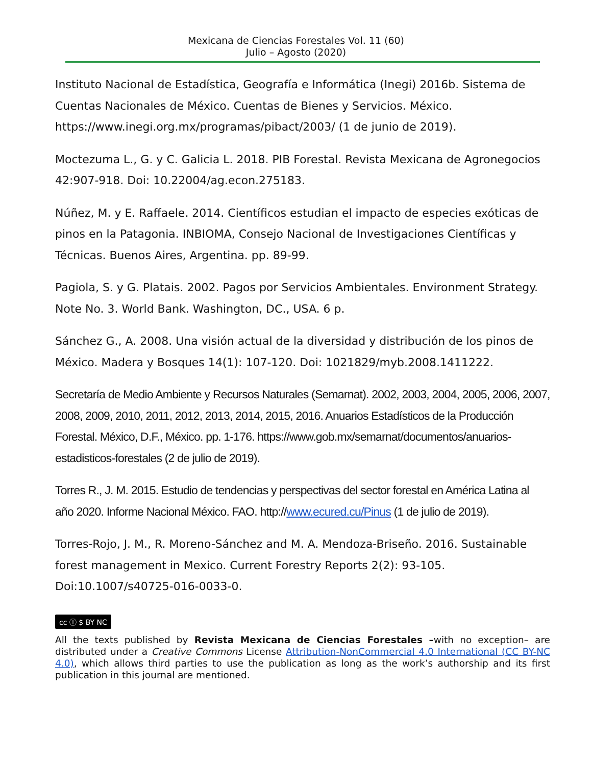Mexicana de Ciencias Forestales Vol. 11 (60)
Julio – Agosto (2020)
Instituto Nacional de Estadística, Geografía e Informática (Inegi) 2016b. Sistema de Cuentas Nacionales de México. Cuentas de Bienes y Servicios. México. https://www.inegi.org.mx/programas/pibact/2003/ (1 de junio de 2019).
Moctezuma L., G. y C. Galicia L. 2018. PIB Forestal. Revista Mexicana de Agronegocios 42:907-918. Doi: 10.22004/ag.econ.275183.
Núñez, M. y E. Raffaele. 2014. Científicos estudian el impacto de especies exóticas de pinos en la Patagonia. INBIOMA, Consejo Nacional de Investigaciones Científicas y Técnicas. Buenos Aires, Argentina. pp. 89-99.
Pagiola, S. y G. Platais. 2002. Pagos por Servicios Ambientales. Environment Strategy. Note No. 3. World Bank. Washington, DC., USA. 6 p.
Sánchez G., A. 2008. Una visión actual de la diversidad y distribución de los pinos de México. Madera y Bosques 14(1): 107-120. Doi: 1021829/myb.2008.1411222.
Secretaría de Medio Ambiente y Recursos Naturales (Semarnat). 2002, 2003, 2004, 2005, 2006, 2007, 2008, 2009, 2010, 2011, 2012, 2013, 2014, 2015, 2016. Anuarios Estadísticos de la Producción Forestal. México, D.F., México. pp. 1-176. https://www.gob.mx/semarnat/documentos/anuarios-estadisticos-forestales (2 de julio de 2019).
Torres R., J. M. 2015. Estudio de tendencias y perspectivas del sector forestal en América Latina al año 2020. Informe Nacional México. FAO. http://www.ecured.cu/Pinus (1 de julio de 2019).
Torres-Rojo, J. M., R. Moreno-Sánchez and M. A. Mendoza-Briseño. 2016. Sustainable forest management in Mexico. Current Forestry Reports 2(2): 93-105. Doi:10.1007/s40725-016-0033-0.
cc ⓘ $ BY NC
All the texts published by Revista Mexicana de Ciencias Forestales –with no exception– are distributed under a Creative Commons License Attribution-NonCommercial 4.0 International (CC BY-NC 4.0), which allows third parties to use the publication as long as the work’s authorship and its first publication in this journal are mentioned.